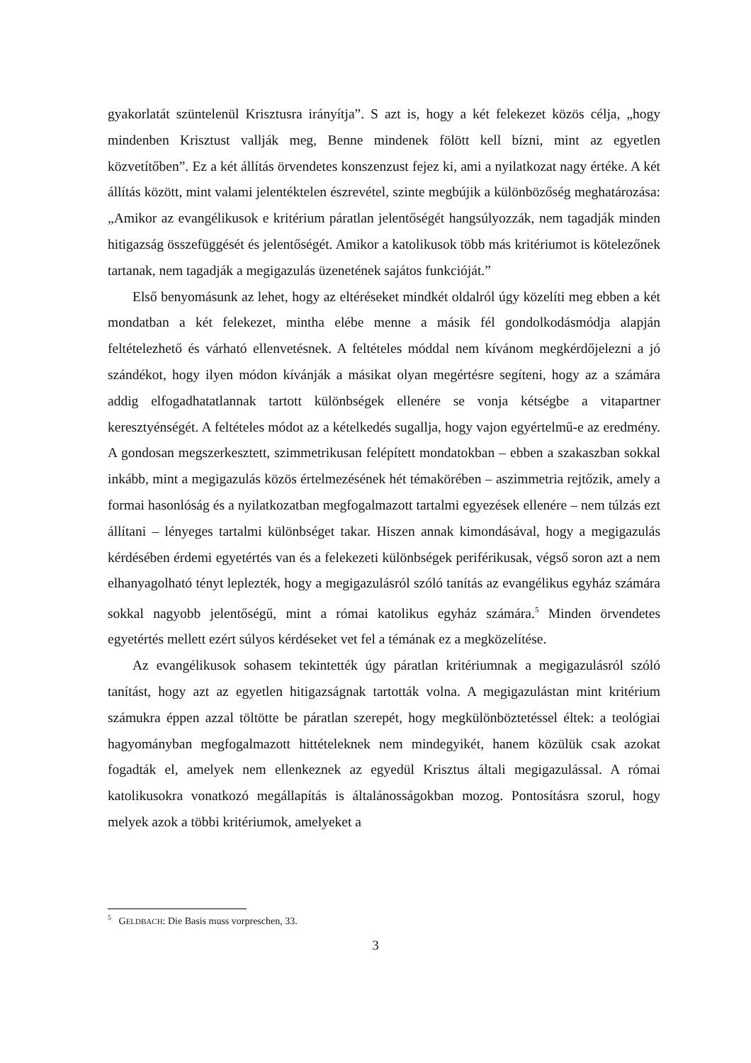gyakorlatát szüntelenül Krisztusra irányítja”. S azt is, hogy a két felekezet közös célja, „hogy mindenben Krisztust vallják meg, Benne mindenek fölött kell bízni, mint az egyetlen közvetítőben”. Ez a két állítás örvendetes konszenzust fejez ki, ami a nyilatkozat nagy értéke. A két állítás között, mint valami jelentéktelen észrevétel, szinte megbújik a különbözőség meghatározása: „Amikor az evangélikusok e kritérium páratlan jelentőségét hangsúlyozzák, nem tagadják minden hitigazság összefüggését és jelentőségét. Amikor a katolikusok több más kritériumot is kötelezőnek tartanak, nem tagadják a megigazulás üzenetének sajátos funkcióját.”
Első benyomásunk az lehet, hogy az eltéréseket mindkét oldalról úgy közelíti meg ebben a két mondatban a két felekezet, mintha elébe menne a másik fél gondolkodásmódja alapján feltételezhető és várható ellenvetésnek. A feltételes móddal nem kívánom megkérdőjelezni a jó szándékot, hogy ilyen módon kívánják a másikat olyan megértésre segíteni, hogy az a számára addig elfogadhatatlannak tartott különbségek ellenére se vonja kétségbe a vitapartner keresztyénségét. A feltételes módot az a kételkedés sugallja, hogy vajon egyértelmű-e az eredmény. A gondosan megszerkesztett, szimmetrikusan felépített mondatokban – ebben a szakaszban sokkal inkább, mint a megigazulás közös értelmezésének hét témakörében – aszimmetria rejtőzik, amely a formai hasonlóság és a nyilatkozatban megfogalmazott tartalmi egyezések ellenére – nem túlzás ezt állítani – lényeges tartalmi különbséget takar. Hiszen annak kimondásával, hogy a megigazulás kérdésében érdemi egyetértés van és a felekezeti különbségek periférikusak, végső soron azt a nem elhanyagolható tényt leplezték, hogy a megigazulásról szóló tanítás az evangélikus egyház számára sokkal nagyobb jelentőségű, mint a római katolikus egyház számára.<sup>5</sup> Minden örvendetes egyetértés mellett ezért súlyos kérdéseket vet fel a témának ez a megközelítése.
Az evangélikusok sohasem tekintették úgy páratlan kritériumnak a megigazulásról szóló tanítást, hogy azt az egyetlen hitigazságnak tartották volna. A megigazulástan mint kritérium számukra éppen azzal töltötte be páratlan szerepét, hogy megkülönböztetéssel éltek: a teológiai hagyományban megfogalmazott hittételeknek nem mindegyikét, hanem közülük csak azokat fogadták el, amelyek nem ellenkeznek az egyedül Krisztus általi megigazulással. A római katolikusokra vonatkozó megállapítás is általánosságokban mozog. Pontosításra szorul, hogy melyek azok a többi kritériumok, amelyeket a
<sup>5</sup> GELDBACH: Die Basis muss vorpreschen, 33.
3